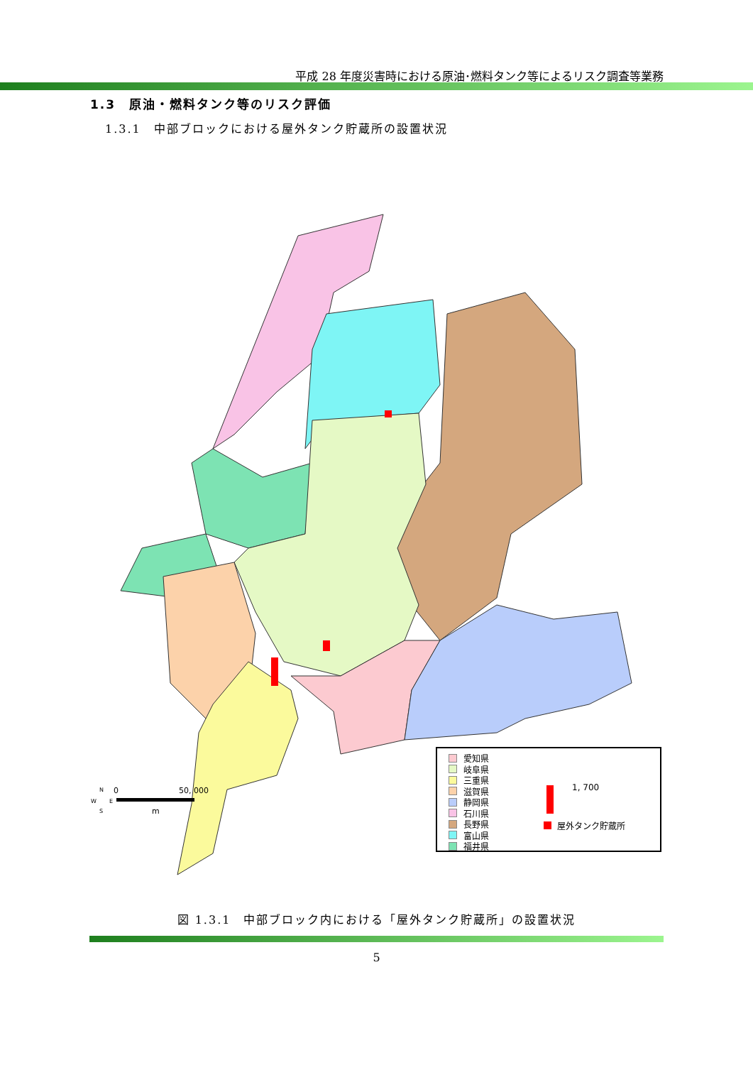平成 28 年度災害時における原油･燃料タンク等によるリスク調査等業務
1.3　原油・燃料タンク等のリスク評価
1.3.1　中部ブロックにおける屋外タンク貯蔵所の設置状況
N
W
E
S
0
50, 000
m
愛知県
岐阜県
三重県
滋賀県
静岡県
石川県
長野県
富山県
福井県
1, 700
屋外タンク貯蔵所
図 1.3.1　中部ブロック内における「屋外タンク貯蔵所」の設置状況
5